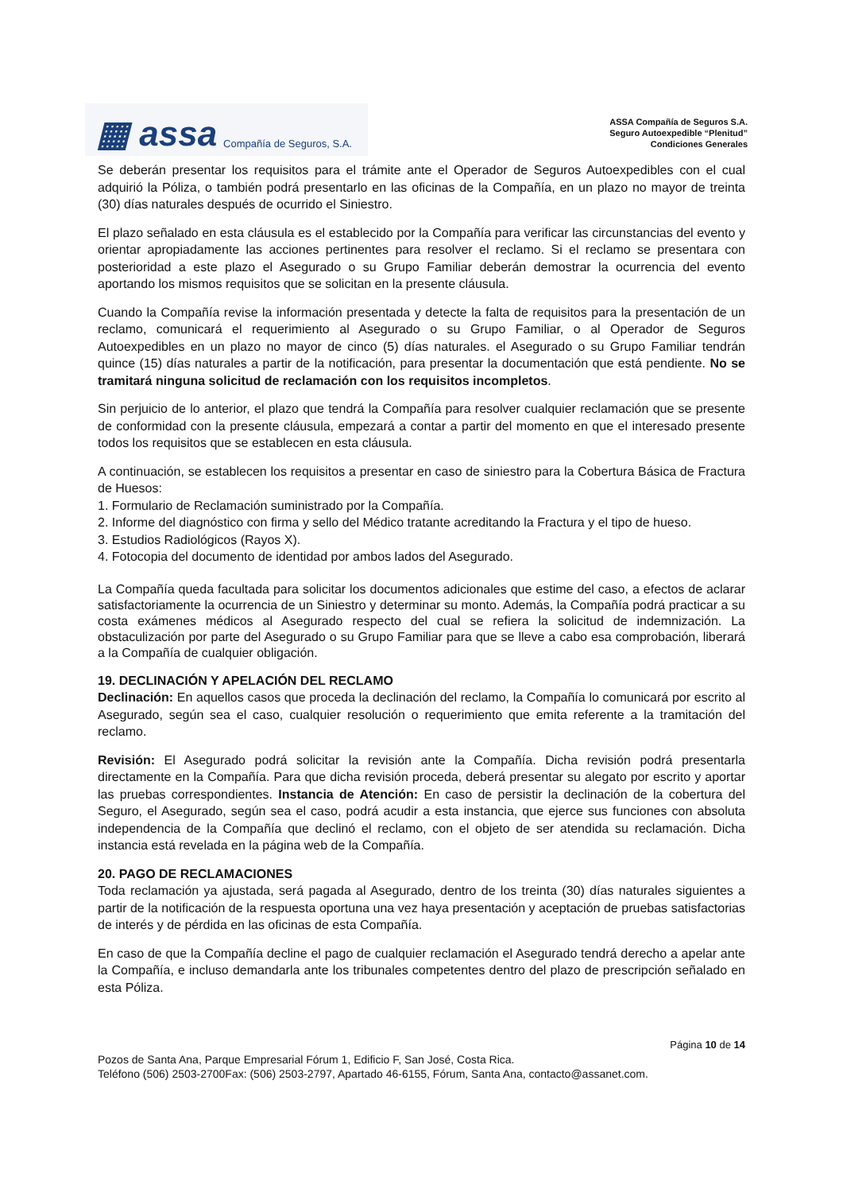▦ assa Compañía de Seguros, S.A.
ASSA Compañía de Seguros S.A.
Seguro Autoexpedible “Plenitud”
Condiciones Generales
Se deberán presentar los requisitos para el trámite ante el Operador de Seguros Autoexpedibles con el cual adquirió la Póliza, o también podrá presentarlo en las oficinas de la Compañía, en un plazo no mayor de treinta (30) días naturales después de ocurrido el Siniestro.
El plazo señalado en esta cláusula es el establecido por la Compañía para verificar las circunstancias del evento y orientar apropiadamente las acciones pertinentes para resolver el reclamo. Si el reclamo se presentara con posterioridad a este plazo el Asegurado o su Grupo Familiar deberán demostrar la ocurrencia del evento aportando los mismos requisitos que se solicitan en la presente cláusula.
Cuando la Compañía revise la información presentada y detecte la falta de requisitos para la presentación de un reclamo, comunicará el requerimiento al Asegurado o su Grupo Familiar, o al Operador de Seguros Autoexpedibles en un plazo no mayor de cinco (5) días naturales. el Asegurado o su Grupo Familiar tendrán quince (15) días naturales a partir de la notificación, para presentar la documentación que está pendiente. No se tramitará ninguna solicitud de reclamación con los requisitos incompletos.
Sin perjuicio de lo anterior, el plazo que tendrá la Compañía para resolver cualquier reclamación que se presente de conformidad con la presente cláusula, empezará a contar a partir del momento en que el interesado presente todos los requisitos que se establecen en esta cláusula.
A continuación, se establecen los requisitos a presentar en caso de siniestro para la Cobertura Básica de Fractura de Huesos:
1. Formulario de Reclamación suministrado por la Compañía.
2. Informe del diagnóstico con firma y sello del Médico tratante acreditando la Fractura y el tipo de hueso.
3. Estudios Radiológicos (Rayos X).
4. Fotocopia del documento de identidad por ambos lados del Asegurado.
La Compañía queda facultada para solicitar los documentos adicionales que estime del caso, a efectos de aclarar satisfactoriamente la ocurrencia de un Siniestro y determinar su monto. Además, la Compañía podrá practicar a su costa exámenes médicos al Asegurado respecto del cual se refiera la solicitud de indemnización. La obstaculización por parte del Asegurado o su Grupo Familiar para que se lleve a cabo esa comprobación, liberará a la Compañía de cualquier obligación.
19. DECLINACIÓN Y APELACIÓN DEL RECLAMO
Declinación: En aquellos casos que proceda la declinación del reclamo, la Compañía lo comunicará por escrito al Asegurado, según sea el caso, cualquier resolución o requerimiento que emita referente a la tramitación del reclamo.
Revisión: El Asegurado podrá solicitar la revisión ante la Compañía. Dicha revisión podrá presentarla directamente en la Compañía. Para que dicha revisión proceda, deberá presentar su alegato por escrito y aportar las pruebas correspondientes. Instancia de Atención: En caso de persistir la declinación de la cobertura del Seguro, el Asegurado, según sea el caso, podrá acudir a esta instancia, que ejerce sus funciones con absoluta independencia de la Compañía que declinó el reclamo, con el objeto de ser atendida su reclamación. Dicha instancia está revelada en la página web de la Compañía.
20. PAGO DE RECLAMACIONES
Toda reclamación ya ajustada, será pagada al Asegurado, dentro de los treinta (30) días naturales siguientes a partir de la notificación de la respuesta oportuna una vez haya presentación y aceptación de pruebas satisfactorias de interés y de pérdida en las oficinas de esta Compañía.
En caso de que la Compañía decline el pago de cualquier reclamación el Asegurado tendrá derecho a apelar ante la Compañía, e incluso demandarla ante los tribunales competentes dentro del plazo de prescripción señalado en esta Póliza.
Página 10 de 14
Pozos de Santa Ana, Parque Empresarial Fórum 1, Edificio F, San José, Costa Rica.
Teléfono (506) 2503-2700Fax: (506) 2503-2797, Apartado 46-6155, Fórum, Santa Ana, contacto@assanet.com.